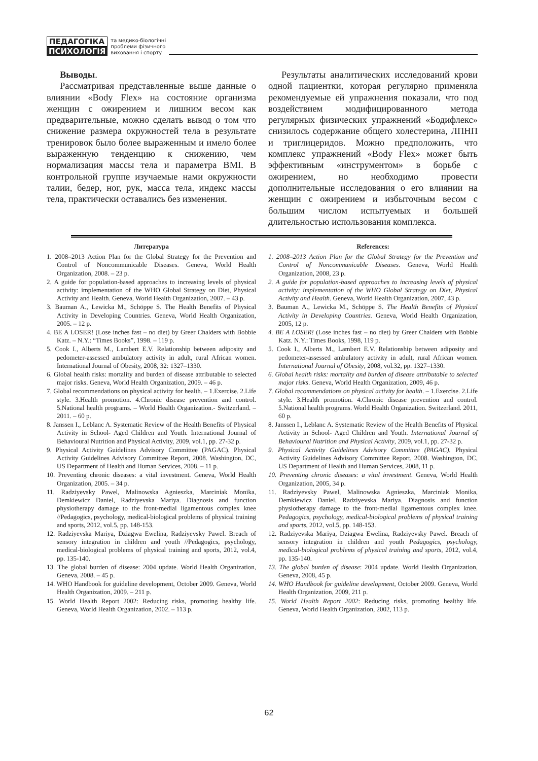ПЕДАГОГІКА
ПСИХОЛОГІЯ
та медико-біологічні
проблеми фізичного
виховання і спорту
Выводы.
Рассматривая представленные выше данные о влиянии «Body Flex» на состояние организма женщин с ожирением и лишним весом как предварительные, можно сделать вывод о том что снижение размера окружностей тела в результате тренировок было более выраженным и имело более выраженную тенденцию к снижению, чем нормализация массы тела и параметра BMI. В контрольной группе изучаемые нами окружности талии, бедер, ног, рук, масса тела, индекс массы тела, практически оставались без изменения.
Результаты аналитических исследований крови одной пациентки, которая регулярно применяла рекомендуемые ей упражнения показали, что под воздействием модифицированного метода регулярных физических упражнений «Бодифлекс» снизилось содержание общего холестерина, ЛПНП и триглицеридов. Можно предположить, что комплекс упражнений «Body Flex» может быть эффективным «инструментом» в борьбе с ожирением, но необходимо провести дополнительные исследования о его влиянии на женщин с ожирением и избыточным весом с большим числом испытуемых и большей длительностью использования комплекса.
Литература
1. 2008–2013 Action Plan for the Global Strategy for the Prevention and Control of Noncommunicable Diseases. Geneva, World Health Organization, 2008. – 23 p.
2. A guide for population-based approaches to increasing levels of physical activity: implementation of the WHO Global Strategy on Diet, Physical Activity and Health. Geneva, World Health Organization, 2007. – 43 p.
3. Bauman A., Lewicka M., Schöppe S. The Health Benefits of Physical Activity in Developing Countries. Geneva, World Health Organization, 2005. – 12 p.
4. BE A LOSER! (Lose inches fast – no diet) by Greer Chalders with Bobbie Katz. – N.Y.: “Times Books”, 1998. – 119 p.
5. Cook I., Alberts M., Lambert E.V. Relationship between adiposity and pedometer-assessed ambulatory activity in adult, rural African women. International Journal of Obesity, 2008, 32: 1327–1330.
6. Global health risks: mortality and burden of disease attributable to selected major risks. Geneva, World Health Organization, 2009. – 46 p.
7. Global recommendations on physical activity for health. – 1.Exercise. 2.Life style. 3.Health promotion. 4.Chronic disease prevention and control. 5.National health programs. – World Health Organization.- Switzerland. – 2011. – 60 p.
8. Janssen I., Leblanc A. Systematic Review of the Health Benefits of Physical Activity in School- Aged Children and Youth. International Journal of Behavioural Nutrition and Physical Activity, 2009, vol.1, pp. 27-32 p.
9. Physical Activity Guidelines Advisory Committee (PAGAC). Physical Activity Guidelines Advisory Committee Report, 2008. Washington, DC, US Department of Health and Human Services, 2008. – 11 p.
10. Preventing chronic diseases: a vital investment. Geneva, World Health Organization, 2005. – 34 p.
11. Radziyevsky Pawel, Malinowska Agnieszka, Marciniak Monika, Demkiewicz Daniel, Radziyevska Mariya. Diagnosis and function physiotherapy damage to the front-medial ligamentous complex knee //Pedagogics, psychology, medical-biological problems of physical training and sports, 2012, vol.5, pp. 148-153.
12. Radziyevska Mariya, Dziagwa Ewelina, Radziyevsky Pawel. Breach of sensory integration in children and youth //Pedagogics, psychology, medical-biological problems of physical training and sports, 2012, vol.4, pp. 135-140.
13. The global burden of disease: 2004 update. World Health Organization, Geneva, 2008. – 45 p.
14. WHO Handbook for guideline development, October 2009. Geneva, World Health Organization, 2009. – 211 p.
15. World Health Report 2002: Reducing risks, promoting healthy life. Geneva, World Health Organization, 2002. – 113 p.
References:
1. 2008–2013 Action Plan for the Global Strategy for the Prevention and Control of Noncommunicable Diseases. Geneva, World Health Organization, 2008, 23 p.
2. A guide for population-based approaches to increasing levels of physical activity: implementation of the WHO Global Strategy on Diet, Physical Activity and Health. Geneva, World Health Organization, 2007, 43 p.
3. Bauman A., Lewicka M., Schöppe S. The Health Benefits of Physical Activity in Developing Countries. Geneva, World Health Organization, 2005, 12 p.
4. BE A LOSER! (Lose inches fast – no diet) by Greer Chalders with Bobbie Katz. N.Y.: Times Books, 1998, 119 p.
5. Cook I., Alberts M., Lambert E.V. Relationship between adiposity and pedometer-assessed ambulatory activity in adult, rural African women. International Journal of Obesity, 2008, vol.32, pp. 1327–1330.
6. Global health risks: mortality and burden of disease attributable to selected major risks. Geneva, World Health Organization, 2009, 46 p.
7. Global recommendations on physical activity for health. – 1.Exercise. 2.Life style. 3.Health promotion. 4.Chronic disease prevention and control. 5.National health programs. World Health Organization. Switzerland. 2011, 60 p.
8. Janssen I., Leblanc A. Systematic Review of the Health Benefits of Physical Activity in School- Aged Children and Youth. International Journal of Behavioural Nutrition and Physical Activity, 2009, vol.1, pp. 27-32 p.
9. Physical Activity Guidelines Advisory Committee (PAGAC). Physical Activity Guidelines Advisory Committee Report, 2008. Washington, DC, US Department of Health and Human Services, 2008, 11 p.
10. Preventing chronic diseases: a vital investment. Geneva, World Health Organization, 2005, 34 p.
11. Radziyevsky Pawel, Malinowska Agnieszka, Marciniak Monika, Demkiewicz Daniel, Radziyevska Mariya. Diagnosis and function physiotherapy damage to the front-medial ligamentous complex knee. Pedagogics, psychology, medical-biological problems of physical training and sports, 2012, vol.5, pp. 148-153.
12. Radziyevska Mariya, Dziagwa Ewelina, Radziyevsky Pawel. Breach of sensory integration in children and youth Pedagogics, psychology, medical-biological problems of physical training and sports, 2012, vol.4, pp. 135-140.
13. The global burden of disease: 2004 update. World Health Organization, Geneva, 2008, 45 p.
14. WHO Handbook for guideline development, October 2009. Geneva, World Health Organization, 2009, 211 p.
15. World Health Report 2002: Reducing risks, promoting healthy life. Geneva, World Health Organization, 2002, 113 p.
62